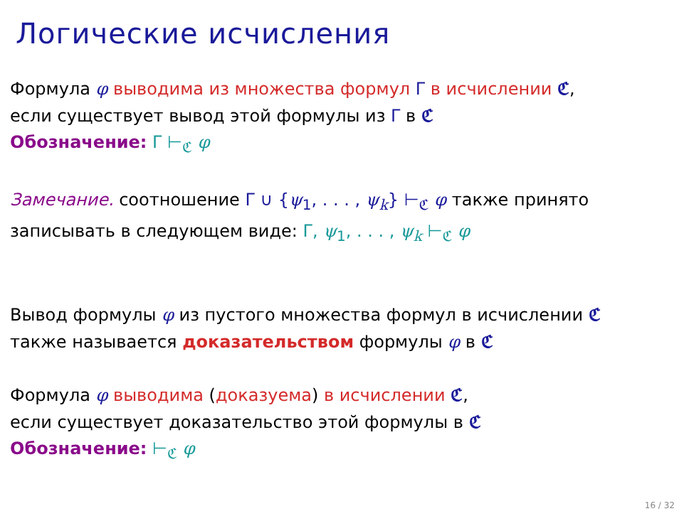Логические исчисления
Формула φ выводима из множества формул Γ в исчислении ℭ,
если существует вывод этой формулы из Γ в ℭ
Обозначение: Γ ⊢<sub>ℭ</sub> φ
Замечание. соотношение Γ ∪ {ψ<sub>1</sub>, . . . , ψ<sub>k</sub>} ⊢<sub>ℭ</sub> φ также принято
записывать в следующем виде: Γ, ψ<sub>1</sub>, . . . , ψ<sub>k</sub> ⊢<sub>ℭ</sub> φ
Вывод формулы φ из пустого множества формул в исчислении ℭ
также называется доказательством формулы φ в ℭ
Формула φ выводима (доказуема) в исчислении ℭ,
если существует доказательство этой формулы в ℭ
Обозначение: ⊢<sub>ℭ</sub> φ
16 / 32